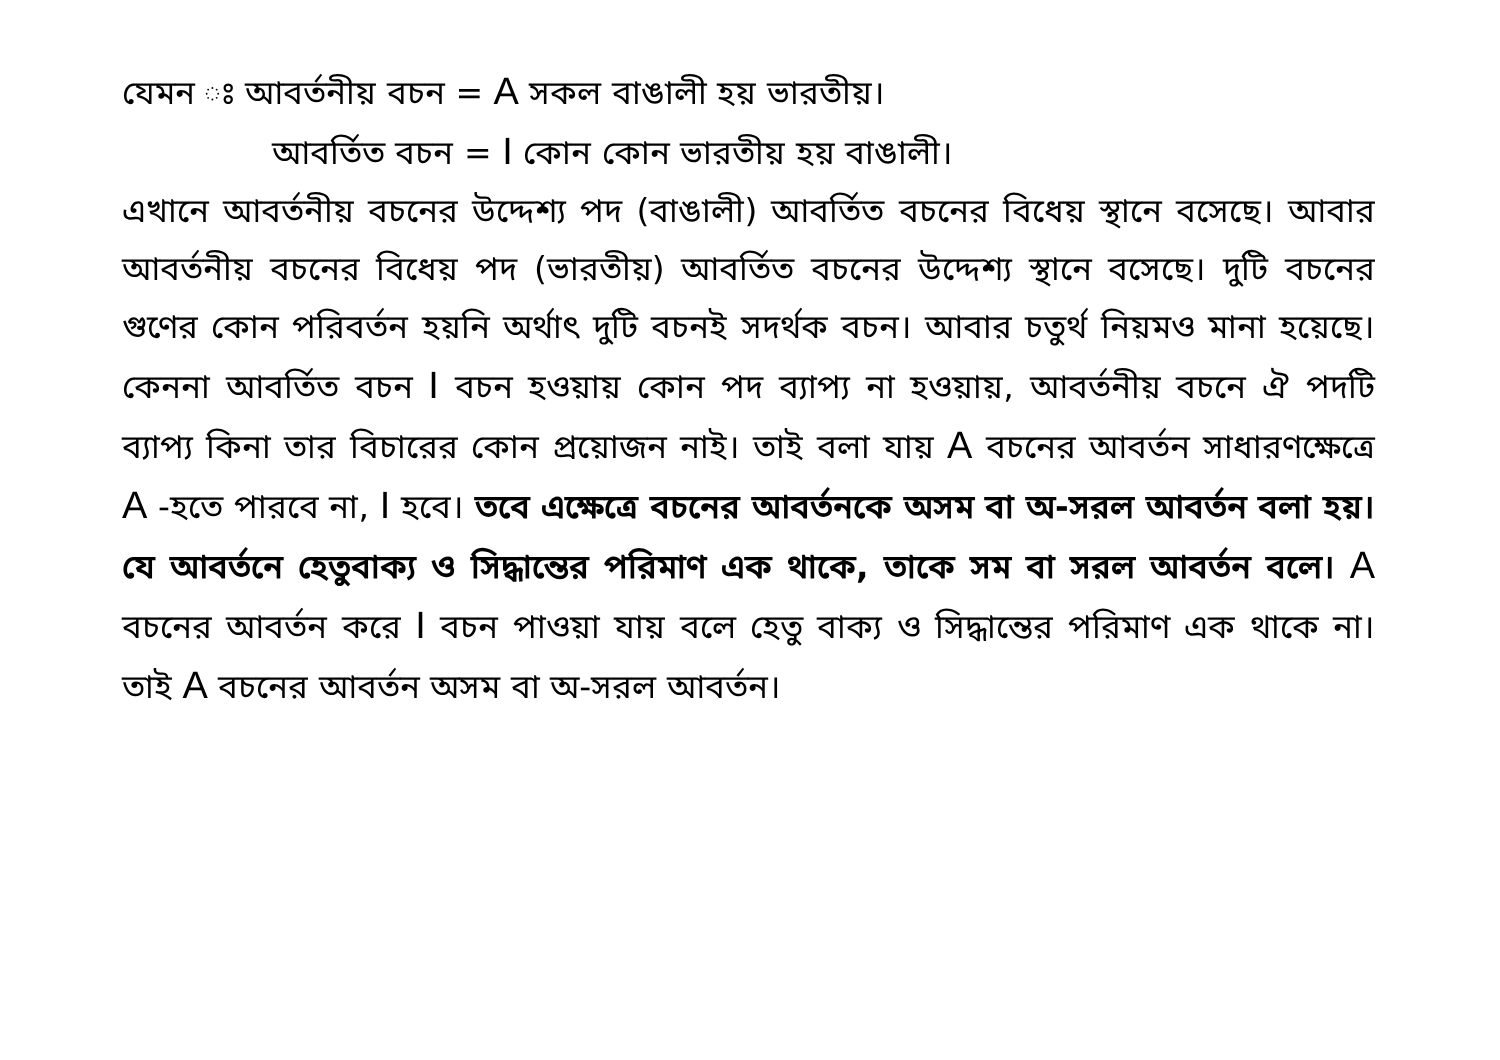যেমন ঃ আবর্তনীয় বচন = A সকল বাঙালী হয় ভারতীয়।
আবর্তিত বচন = I কোন কোন ভারতীয় হয় বাঙালী।
এখানে আবর্তনীয় বচনের উদ্দেশ্য পদ (বাঙালী) আবর্তিত বচনের বিধেয় স্থানে বসেছে। আবার আবর্তনীয় বচনের বিধেয় পদ (ভারতীয়) আবর্তিত বচনের উদ্দেশ্য স্থানে বসেছে। দুটি বচনের গুণের কোন পরিবর্তন হয়নি অর্থাৎ দুটি বচনই সদর্থক বচন। আবার চতুর্থ নিয়মও মানা হয়েছে। কেননা আবর্তিত বচন I বচন হওয়ায় কোন পদ ব্যাপ্য না হওয়ায়, আবর্তনীয় বচনে ঐ পদটি ব্যাপ্য কিনা তার বিচারের কোন প্রয়োজন নাই। তাই বলা যায় A বচনের আবর্তন সাধারণক্ষেত্রে A -হতে পারবে না, I হবে। তবে এক্ষেত্রে বচনের আবর্তনকে অসম বা অ-সরল আবর্তন বলা হয়। যে আবর্তনে হেতুবাক্য ও সিদ্ধান্তের পরিমাণ এক থাকে, তাকে সম বা সরল আবর্তন বলে। A বচনের আবর্তন করে I বচন পাওয়া যায় বলে হেতু বাক্য ও সিদ্ধান্তের পরিমাণ এক থাকে না। তাই A বচনের আবর্তন অসম বা অ-সরল আবর্তন।